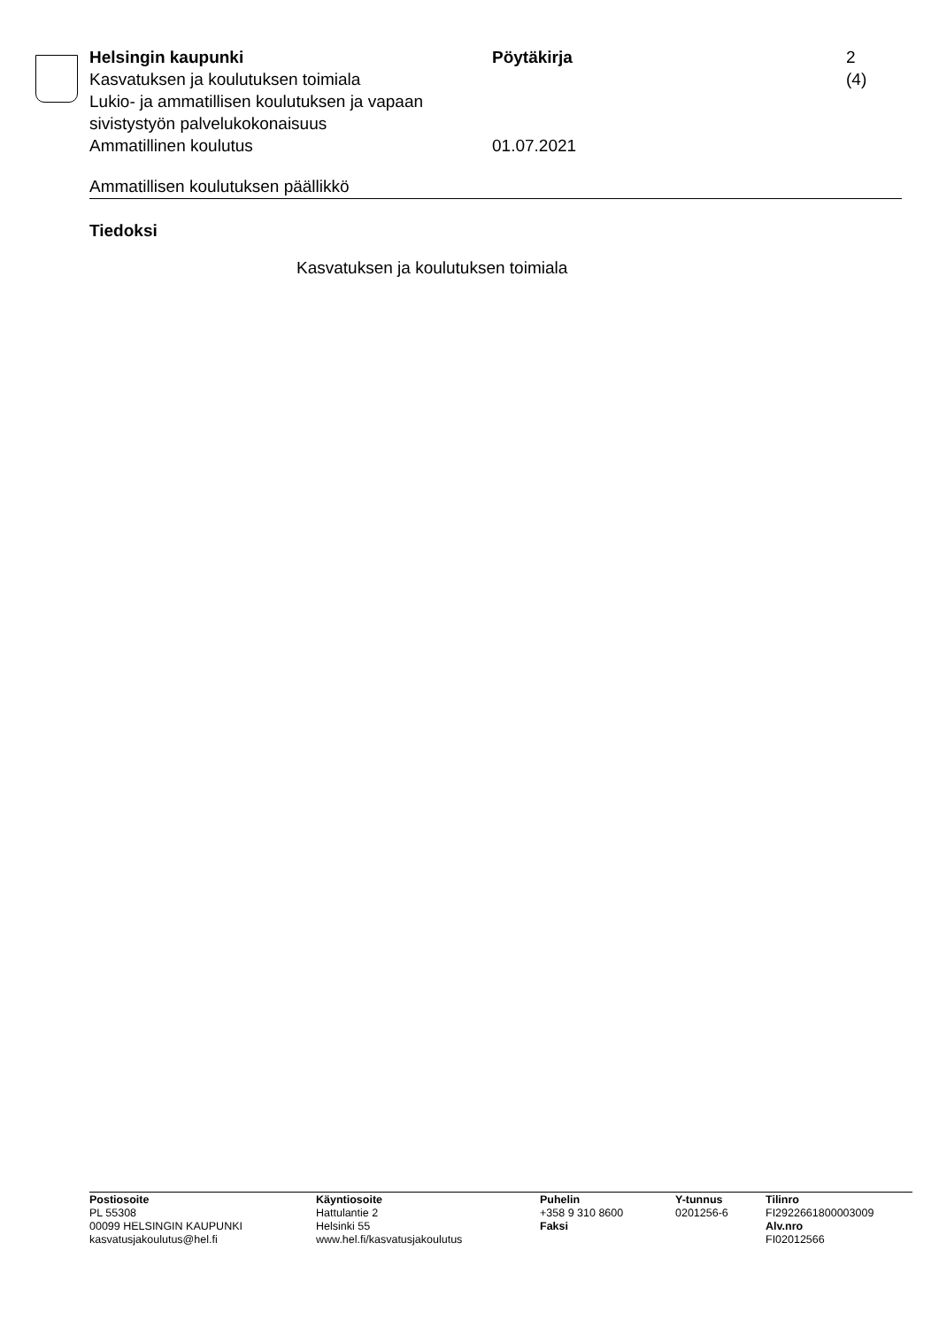Helsingin kaupunki
Kasvatuksen ja koulutuksen toimiala
Lukio- ja ammatillisen koulutuksen ja vapaan sivistystyön palvelukokonaisuus
Ammatillinen koulutus
Pöytäkirja
01.07.2021
2 (4)
Ammatillisen koulutuksen päällikkö
Tiedoksi
Kasvatuksen ja koulutuksen toimiala
Postiosoite
PL 55308
00099 HELSINGIN KAUPUNKI
kasvatusjakoulutus@hel.fi
Käyntiosoite
Hattulantie 2
Helsinki 55
www.hel.fi/kasvatusjakoulutus
Puhelin
+358 9 310 8600
Faksi
Y-tunnus
0201256-6
Tilinro
FI2922661800003009
Alv.nro
FI02012566